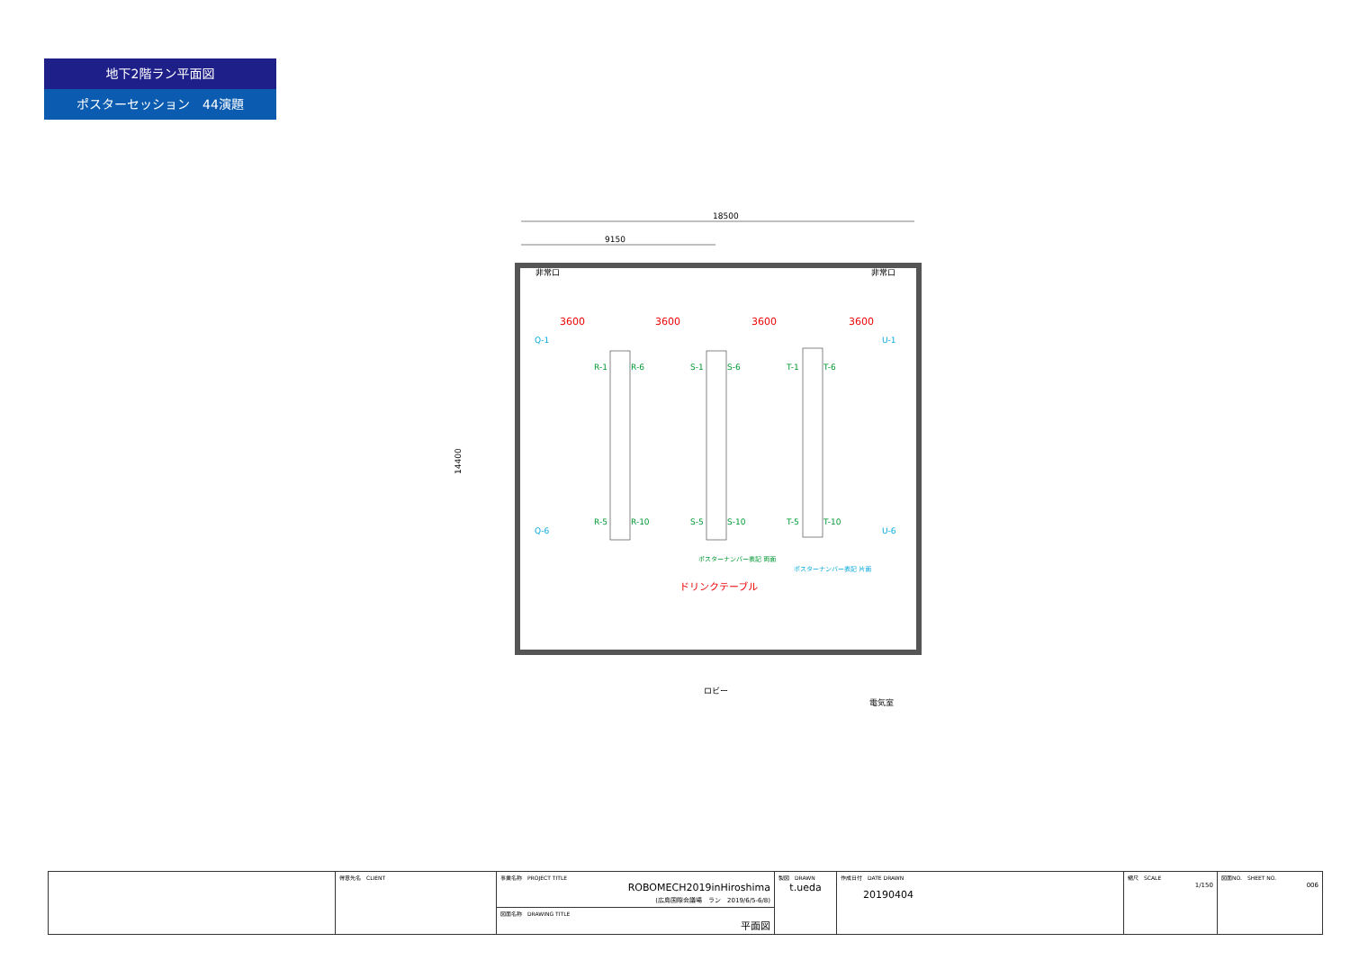地下2階ラン平面図
ポスターセッション　44演題
18500
9150
非常口
非常口
14400
3600
3600
3600
3600
ドリンクテーブル
R-1
R-6
S-1
S-6
T-1
T-6
R-5
R-10
S-5
S-10
T-5
T-10
ポスターナンバー表記 両面
Q-1
Q-6
U-1
U-6
ポスターナンバー表記 片面
ロビー
電気室
| | 得意先名 CLIENT | 事業名称 PROJECT TITLE ROBOMECH2019inHiroshima (広島国際会議場 ラン 2019/6/5-6/8) | 製図 DRAWN t.ueda | 作成日付 DATE DRAWN 20190404 | 縮尺 SCALE 1/150 | 図面NO. SHEET NO. 006 |
| | | 図面名称 DRAWING TITLE 平面図 | | | | |